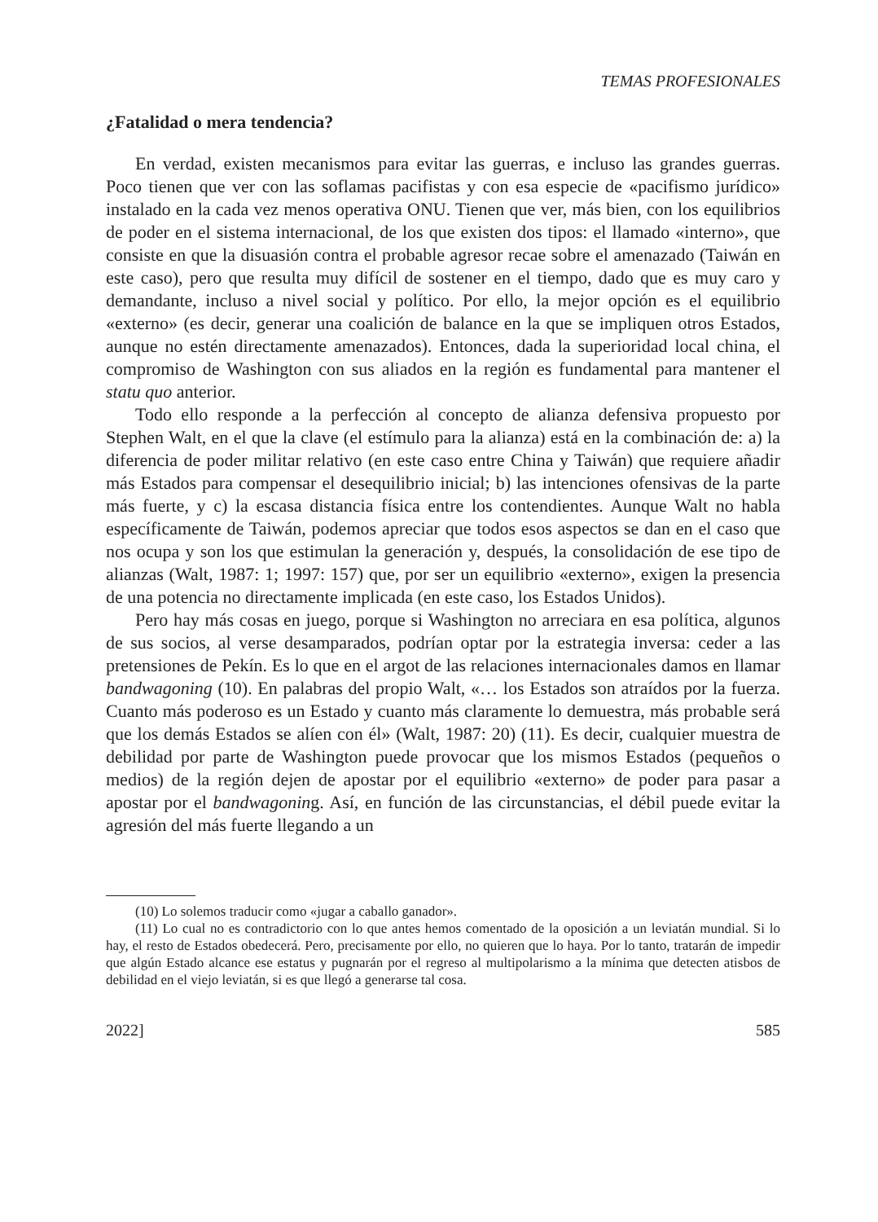TEMAS PROFESIONALES
¿Fatalidad o mera tendencia?
En verdad, existen mecanismos para evitar las guerras, e incluso las grandes guerras. Poco tienen que ver con las soflamas pacifistas y con esa especie de «pacifismo jurídico» instalado en la cada vez menos operativa ONU. Tienen que ver, más bien, con los equilibrios de poder en el sistema internacional, de los que existen dos tipos: el llamado «interno», que consiste en que la disuasión contra el probable agresor recae sobre el amenazado (Taiwán en este caso), pero que resulta muy difícil de sostener en el tiempo, dado que es muy caro y demandante, incluso a nivel social y político. Por ello, la mejor opción es el equilibrio «externo» (es decir, generar una coalición de balance en la que se impliquen otros Estados, aunque no estén directamente amenazados). Entonces, dada la superioridad local china, el compromiso de Washington con sus aliados en la región es fundamental para mantener el statu quo anterior.
Todo ello responde a la perfección al concepto de alianza defensiva propuesto por Stephen Walt, en el que la clave (el estímulo para la alianza) está en la combinación de: a) la diferencia de poder militar relativo (en este caso entre China y Taiwán) que requiere añadir más Estados para compensar el desequilibrio inicial; b) las intenciones ofensivas de la parte más fuerte, y c) la escasa distancia física entre los contendientes. Aunque Walt no habla específicamente de Taiwán, podemos apreciar que todos esos aspectos se dan en el caso que nos ocupa y son los que estimulan la generación y, después, la consolidación de ese tipo de alianzas (Walt, 1987: 1; 1997: 157) que, por ser un equilibrio «externo», exigen la presencia de una potencia no directamente implicada (en este caso, los Estados Unidos).
Pero hay más cosas en juego, porque si Washington no arreciara en esa política, algunos de sus socios, al verse desamparados, podrían optar por la estrategia inversa: ceder a las pretensiones de Pekín. Es lo que en el argot de las relaciones internacionales damos en llamar bandwagoning (10). En palabras del propio Walt, «… los Estados son atraídos por la fuerza. Cuanto más poderoso es un Estado y cuanto más claramente lo demuestra, más probable será que los demás Estados se alíen con él» (Walt, 1987: 20) (11). Es decir, cualquier muestra de debilidad por parte de Washington puede provocar que los mismos Estados (pequeños o medios) de la región dejen de apostar por el equilibrio «externo» de poder para pasar a apostar por el bandwagoning. Así, en función de las circunstancias, el débil puede evitar la agresión del más fuerte llegando a un
(10) Lo solemos traducir como «jugar a caballo ganador».
(11) Lo cual no es contradictorio con lo que antes hemos comentado de la oposición a un leviatán mundial. Si lo hay, el resto de Estados obedecerá. Pero, precisamente por ello, no quieren que lo haya. Por lo tanto, tratarán de impedir que algún Estado alcance ese estatus y pugnarán por el regreso al multipolarismo a la mínima que detecten atisbos de debilidad en el viejo leviatán, si es que llegó a generarse tal cosa.
2022] 585